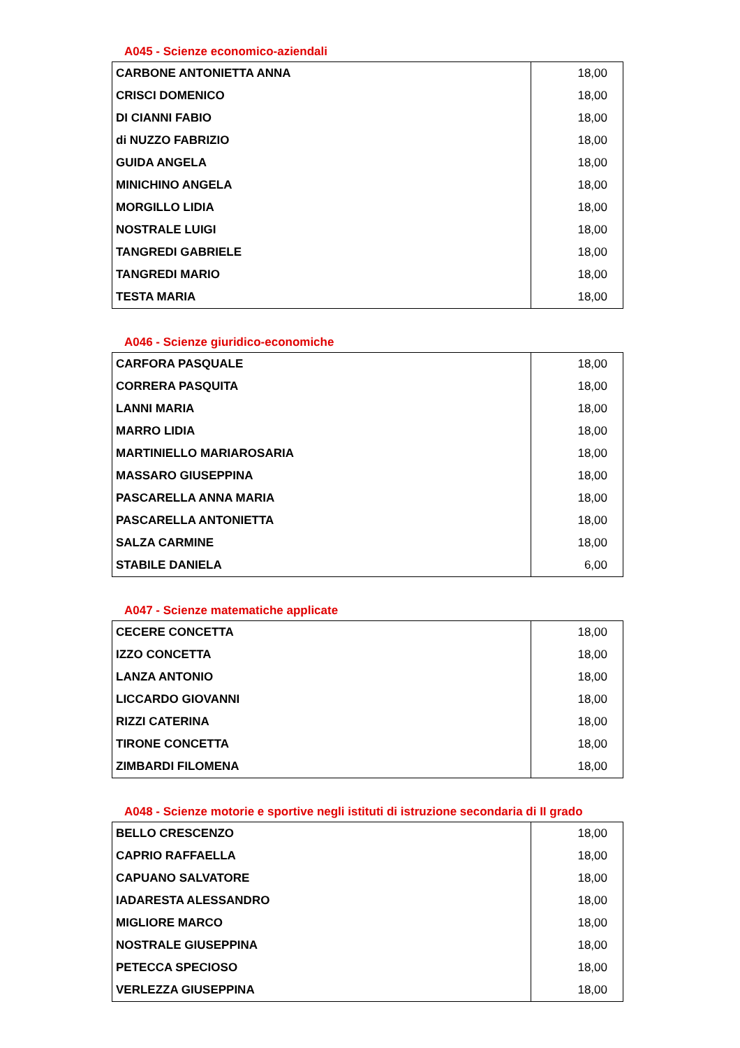A045 - Scienze economico-aziendali
| CARBONE ANTONIETTA ANNA | 18,00 |
| CRISCI DOMENICO | 18,00 |
| DI CIANNI FABIO | 18,00 |
| di NUZZO FABRIZIO | 18,00 |
| GUIDA ANGELA | 18,00 |
| MINICHINO ANGELA | 18,00 |
| MORGILLO LIDIA | 18,00 |
| NOSTRALE LUIGI | 18,00 |
| TANGREDI GABRIELE | 18,00 |
| TANGREDI MARIO | 18,00 |
| TESTA MARIA | 18,00 |
A046 - Scienze giuridico-economiche
| CARFORA PASQUALE | 18,00 |
| CORRERA PASQUITA | 18,00 |
| LANNI MARIA | 18,00 |
| MARRO LIDIA | 18,00 |
| MARTINIELLO MARIAROSARIA | 18,00 |
| MASSARO GIUSEPPINA | 18,00 |
| PASCARELLA ANNA MARIA | 18,00 |
| PASCARELLA ANTONIETTA | 18,00 |
| SALZA CARMINE | 18,00 |
| STABILE DANIELA | 6,00 |
A047 - Scienze matematiche applicate
| CECERE CONCETTA | 18,00 |
| IZZO CONCETTA | 18,00 |
| LANZA ANTONIO | 18,00 |
| LICCARDO GIOVANNI | 18,00 |
| RIZZI CATERINA | 18,00 |
| TIRONE CONCETTA | 18,00 |
| ZIMBARDI FILOMENA | 18,00 |
A048 - Scienze motorie e sportive negli istituti di istruzione secondaria di II grado
| BELLO CRESCENZO | 18,00 |
| CAPRIO RAFFAELLA | 18,00 |
| CAPUANO SALVATORE | 18,00 |
| IADARESTA ALESSANDRO | 18,00 |
| MIGLIORE MARCO | 18,00 |
| NOSTRALE GIUSEPPINA | 18,00 |
| PETECCA SPECIOSO | 18,00 |
| VERLEZZA GIUSEPPINA | 18,00 |